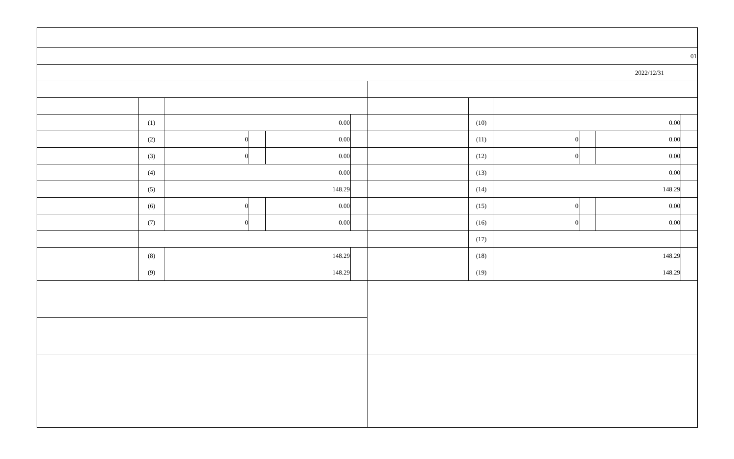| 01 | | | | | | | | | | | |
| 2022/12/31 | | | | | | | | | | | |
| | (1) | 0.00 | | | | | (10) | 0.00 | | | |
| | (2) | 0 | | 0.00 | | | (11) | 0 | | 0.00 | |
| | (3) | 0 | | 0.00 | | | (12) | 0 | | 0.00 | |
| | (4) | 0.00 | | | | | (13) | 0.00 | | | |
| | (5) | 148.29 | | | | | (14) | 148.29 | | | |
| | (6) | 0 | | 0.00 | | | (15) | 0 | | 0.00 | |
| | (7) | 0 | | 0.00 | | | (16) | 0 | | 0.00 | |
| | | | | | | | (17) | | | | |
| | (8) | 148.29 | | | | | (18) | 148.29 | | | |
| | (9) | 148.29 | | | | | (19) | 148.29 | | | |